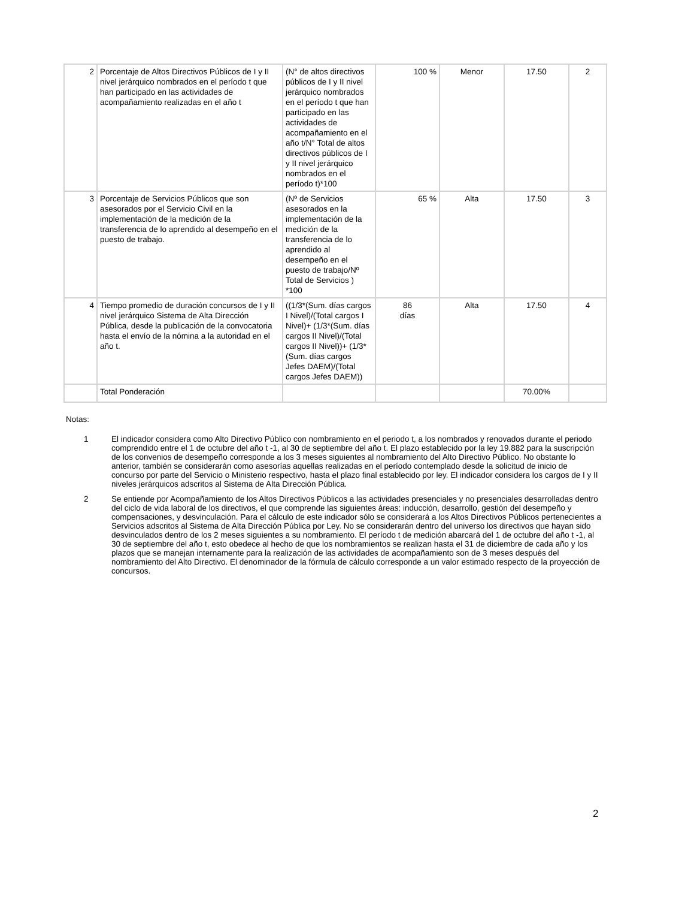| 2 | Porcentaje de Altos Directivos Públicos de I y II nivel jerárquico nombrados en el período t que han participado en las actividades de acompañamiento realizadas en el año t | (N° de altos directivos públicos de I y II nivel jerárquico nombrados en el período t que han participado en las actividades de acompañamiento en el año t/N° Total de altos directivos públicos de I y II nivel jerárquico nombrados en el período t)*100 | 100 % | Menor | 17.50 | 2 |
| 3 | Porcentaje de Servicios Públicos que son asesorados por el Servicio Civil en la implementación de la medición de la transferencia de lo aprendido al desempeño en el puesto de trabajo. | (Nº de Servicios asesorados en la implementación de la medición de la transferencia de lo aprendido al desempeño en el puesto de trabajo/Nº Total de Servicios ) *100 | 65 % | Alta | 17.50 | 3 |
| 4 | Tiempo promedio de duración concursos de I y II nivel jerárquico Sistema de Alta Dirección Pública, desde la publicación de la convocatoria hasta el envío de la nómina a la autoridad en el año t. | ((1/3*(Sum. días cargos I Nivel)/(Total cargos I Nivel)+ (1/3*(Sum. días cargos II Nivel)/(Total cargos II Nivel))+ (1/3*(Sum. días cargos Jefes DAEM)/(Total cargos Jefes DAEM)) | 86 días | Alta | 17.50 | 4 |
| | Total Ponderación | | | | 70.00% | |
Notas:
1 El indicador considera como Alto Directivo Público con nombramiento en el periodo t, a los nombrados y renovados durante el periodo comprendido entre el 1 de octubre del año t -1, al 30 de septiembre del año t. El plazo establecido por la ley 19.882 para la suscripción de los convenios de desempeño corresponde a los 3 meses siguientes al nombramiento del Alto Directivo Público. No obstante lo anterior, también se considerarán como asesorías aquellas realizadas en el período contemplado desde la solicitud de inicio de concurso por parte del Servicio o Ministerio respectivo, hasta el plazo final establecido por ley. El indicador considera los cargos de I y II niveles jerárquicos adscritos al Sistema de Alta Dirección Pública.
2 Se entiende por Acompañamiento de los Altos Directivos Públicos a las actividades presenciales y no presenciales desarrolladas dentro del ciclo de vida laboral de los directivos, el que comprende las siguientes áreas: inducción, desarrollo, gestión del desempeño y compensaciones, y desvinculación. Para el cálculo de este indicador sólo se considerará a los Altos Directivos Públicos pertenecientes a Servicios adscritos al Sistema de Alta Dirección Pública por Ley. No se considerarán dentro del universo los directivos que hayan sido desvinculados dentro de los 2 meses siguientes a su nombramiento. El período t de medición abarcará del 1 de octubre del año t -1, al 30 de septiembre del año t, esto obedece al hecho de que los nombramientos se realizan hasta el 31 de diciembre de cada año y los plazos que se manejan internamente para la realización de las actividades de acompañamiento son de 3 meses después del nombramiento del Alto Directivo. El denominador de la fórmula de cálculo corresponde a un valor estimado respecto de la proyección de concursos.
2